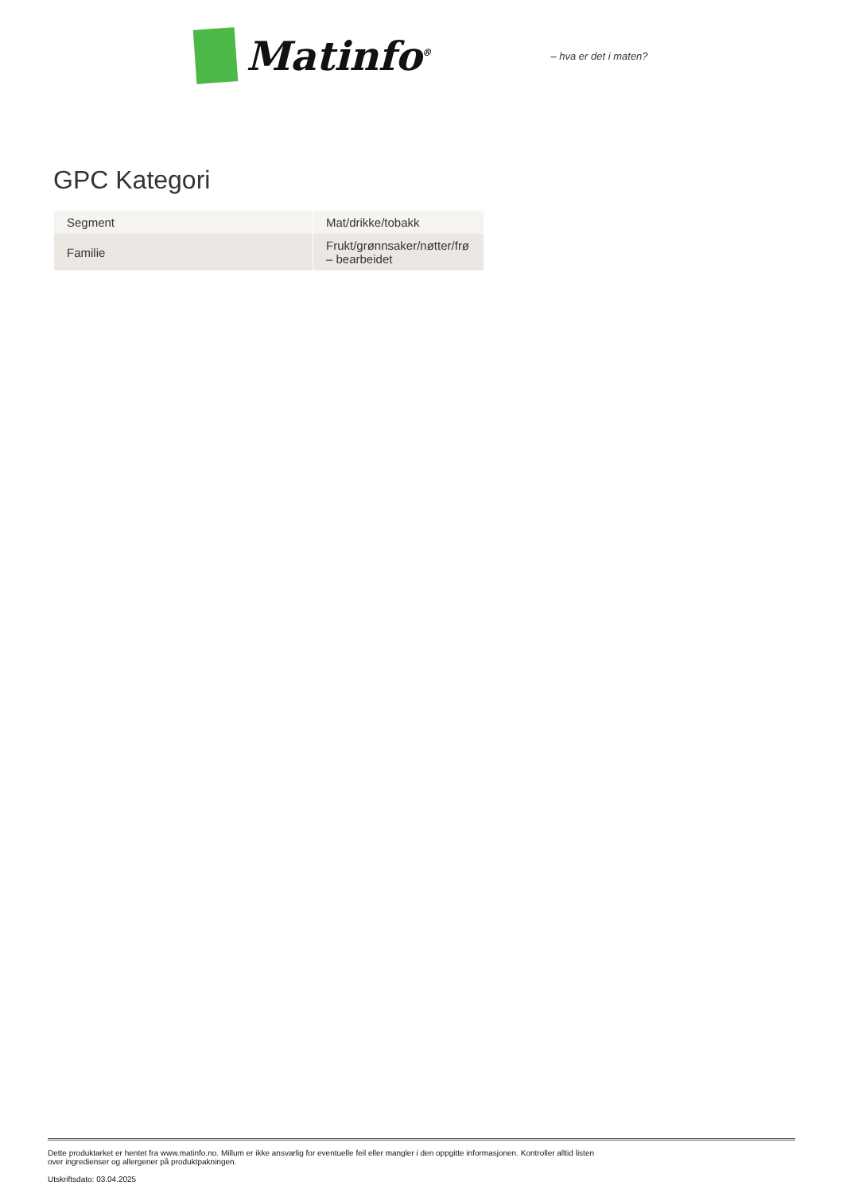Matinfo<sup>®</sup> – hva er det i maten?
GPC Kategori
| Segment | Mat/drikke/tobakk |
| Familie | Frukt/grønnsaker/nøtter/frø – bearbeidet |
Dette produktarket er hentet fra www.matinfo.no. Millum er ikke ansvarlig for eventuelle feil eller mangler i den oppgitte informasjonen. Kontroller alltid listen
over ingredienser og allergener på produktpakningen.
Utskriftsdato: 03.04.2025